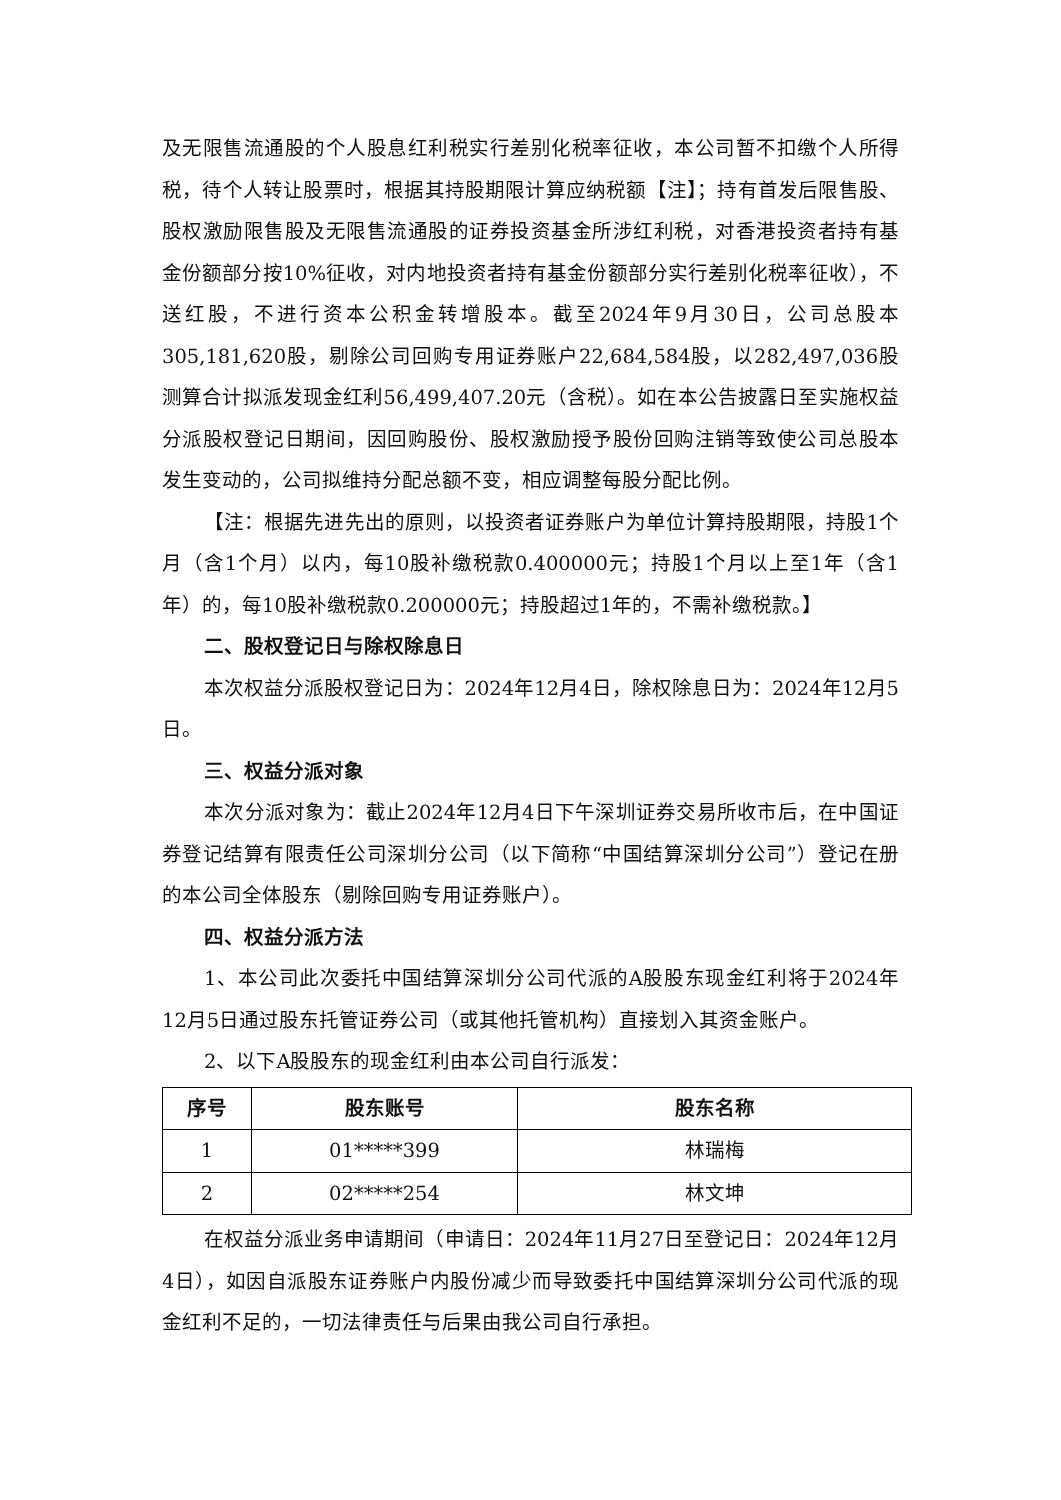及无限售流通股的个人股息红利税实行差别化税率征收，本公司暂不扣缴个人所得税，待个人转让股票时，根据其持股期限计算应纳税额【注】；持有首发后限售股、股权激励限售股及无限售流通股的证券投资基金所涉红利税，对香港投资者持有基金份额部分按10%征收，对内地投资者持有基金份额部分实行差别化税率征收），不送红股，不进行资本公积金转增股本。截至2024年9月30日，公司总股本305,181,620股，剔除公司回购专用证券账户22,684,584股，以282,497,036股测算合计拟派发现金红利56,499,407.20元（含税）。如在本公告披露日至实施权益分派股权登记日期间，因回购股份、股权激励授予股份回购注销等致使公司总股本发生变动的，公司拟维持分配总额不变，相应调整每股分配比例。
【注：根据先进先出的原则，以投资者证券账户为单位计算持股期限，持股1个月（含1个月）以内，每10股补缴税款0.400000元；持股1个月以上至1年（含1年）的，每10股补缴税款0.200000元；持股超过1年的，不需补缴税款。】
二、股权登记日与除权除息日
本次权益分派股权登记日为：2024年12月4日，除权除息日为：2024年12月5日。
三、权益分派对象
本次分派对象为：截止2024年12月4日下午深圳证券交易所收市后，在中国证券登记结算有限责任公司深圳分公司（以下简称“中国结算深圳分公司”）登记在册的本公司全体股东（剔除回购专用证券账户）。
四、权益分派方法
1、本公司此次委托中国结算深圳分公司代派的A股股东现金红利将于2024年12月5日通过股东托管证券公司（或其他托管机构）直接划入其资金账户。
2、以下A股股东的现金红利由本公司自行派发：
| 序号 | 股东账号 | 股东名称 |
| --- | --- | --- |
| 1 | 01*****399 | 林瑞梅 |
| 2 | 02*****254 | 林文坤 |
在权益分派业务申请期间（申请日：2024年11月27日至登记日：2024年12月4日），如因自派股东证券账户内股份减少而导致委托中国结算深圳分公司代派的现金红利不足的，一切法律责任与后果由我公司自行承担。